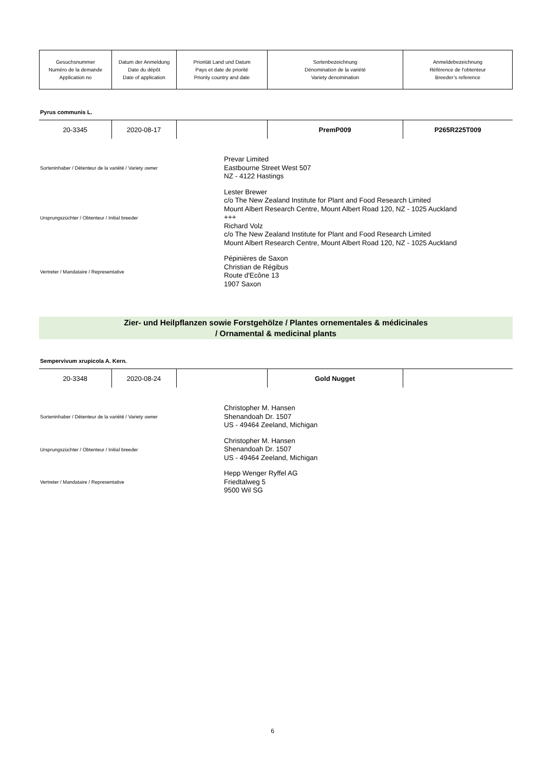| Gesuchsnummer Numéro de la demande Application no | Datum der Anmeldung Date du dépôt Date of application | Priorität Land und Datum Pays et date de priorité Priority country and date | Sortenbezeichnung Dénomination de la variété Variety denomination | Anmeldebezeichnung Référence de l'obtenteur Breeder’s reference |
Pyrus communis L.
| 20-3345 | 2020-08-17 | | PremP009 | P265R225T009 |
Sorteninhaber / Détenteur de la variété / Variety owner
Prevar Limited
Eastbourne Street West 507
NZ - 4122 Hastings
Ursprungszüchter / Obtenteur / Initial breeder
Lester Brewer
c/o The New Zealand Institute for Plant and Food Research Limited
Mount Albert Research Centre, Mount Albert Road 120, NZ - 1025 Auckland
+++
Richard Volz
c/o The New Zealand Institute for Plant and Food Research Limited
Mount Albert Research Centre, Mount Albert Road 120, NZ - 1025 Auckland
Vertreter / Mandataire / Representative
Pépinières de Saxon
Christian de Régibus
Route d'Ecône 13
1907 Saxon
Zier- und Heilpflanzen sowie Forstgehölze / Plantes ornementales & médicinales
/ Ornamental & medicinal plants
Sempervivum xrupicola A. Kern.
| 20-3348 | 2020-08-24 | | Gold Nugget | |
Sorteninhaber / Détenteur de la variété / Variety owner
Christopher M. Hansen
Shenandoah Dr. 1507
US - 49464 Zeeland, Michigan
Ursprungszüchter / Obtenteur / Initial breeder
Christopher M. Hansen
Shenandoah Dr. 1507
US - 49464 Zeeland, Michigan
Vertreter / Mandataire / Representative
Hepp Wenger Ryffel AG
Friedtalweg 5
9500 Wil SG
6